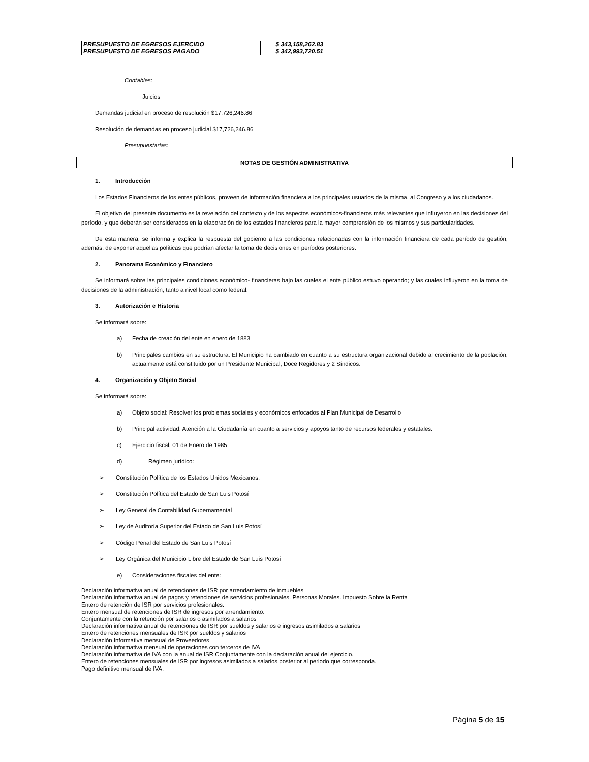| PRESUPUESTO DE EGRESOS EJERCIDO | $ 343,158,262.83 |
| PRESUPUESTO DE EGRESOS PAGADO | $ 342,993,720.51 |
Contables:
Juicios
Demandas judicial en proceso de resolución $17,726,246.86
Resolución de demandas en proceso judicial $17,726,246.86
Presupuestarias:
NOTAS DE GESTIÓN ADMINISTRATIVA
1. Introducción
Los Estados Financieros de los entes públicos, proveen de información financiera a los principales usuarios de la misma, al Congreso y a los ciudadanos.
El objetivo del presente documento es la revelación del contexto y de los aspectos económicos-financieros más relevantes que influyeron en las decisiones del período, y que deberán ser considerados en la elaboración de los estados financieros para la mayor comprensión de los mismos y sus particularidades.
De esta manera, se informa y explica la respuesta del gobierno a las condiciones relacionadas con la información financiera de cada período de gestión; además, de exponer aquellas políticas que podrían afectar la toma de decisiones en períodos posteriores.
2. Panorama Económico y Financiero
Se informará sobre las principales condiciones económico- financieras bajo las cuales el ente público estuvo operando; y las cuales influyeron en la toma de decisiones de la administración; tanto a nivel local como federal.
3. Autorización e Historia
Se informará sobre:
a) Fecha de creación del ente en enero de 1883
b) Principales cambios en su estructura: El Municipio ha cambiado en cuanto a su estructura organizacional debido al crecimiento de la población, actualmente está constituido por un Presidente Municipal, Doce Regidores y 2 Síndicos.
4. Organización y Objeto Social
Se informará sobre:
a) Objeto social: Resolver los problemas sociales y económicos enfocados al Plan Municipal de Desarrollo
b) Principal actividad: Atención a la Ciudadanía en cuanto a servicios y apoyos tanto de recursos federales y estatales.
c) Ejercicio fiscal: 01 de Enero de 1985
d) Régimen jurídico:
➢ Constitución Política de los Estados Unidos Mexicanos.
➢ Constitución Política del Estado de San Luis Potosí
➢ Ley General de Contabilidad Gubernamental
➢ Ley de Auditoría Superior del Estado de San Luis Potosí
➢ Código Penal del Estado de San Luis Potosí
➢ Ley Orgánica del Municipio Libre del Estado de San Luis Potosí
e) Consideraciones fiscales del ente:
Declaración informativa anual de retenciones de ISR por arrendamiento de inmuebles
Declaración informativa anual de pagos y retenciones de servicios profesionales. Personas Morales. Impuesto Sobre la Renta
Entero de retención de ISR por servicios profesionales.
Entero mensual de retenciones de ISR de ingresos por arrendamiento.
Conjuntamente con la retención por salarios o asimilados a salarios
Declaración informativa anual de retenciones de ISR por sueldos y salarios e ingresos asimilados a salarios
Entero de retenciones mensuales de ISR por sueldos y salarios
Declaración Informativa mensual de Proveedores
Declaración informativa mensual de operaciones con terceros de IVA
Declaración informativa de IVA con la anual de ISR Conjuntamente con la declaración anual del ejercicio.
Entero de retenciones mensuales de ISR por ingresos asimilados a salarios posterior al periodo que corresponda.
Pago definitivo mensual de IVA.
Página 5 de 15